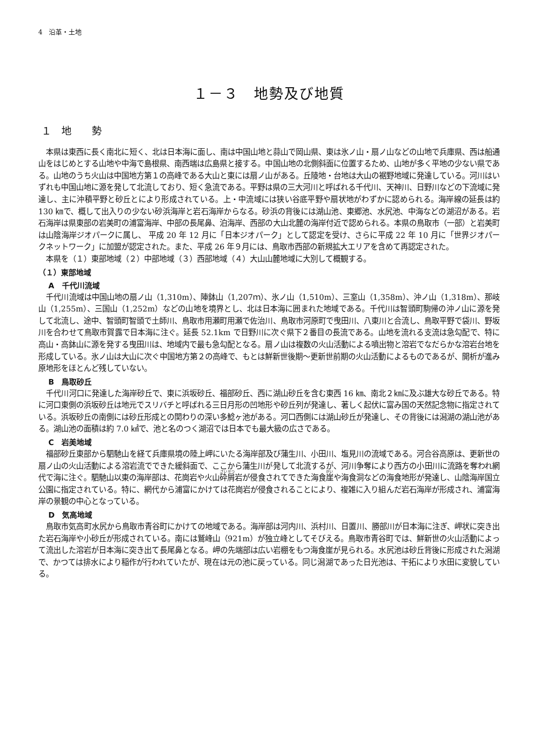4　沿革・土地
１－３　地勢及び地質
１　地　　勢
本県は東西に長く南北に短く、北は日本海に面し、南は中国山地と蒜山で岡山県、東は氷ノ山・扇ノ山などの山地で兵庫県、西は船通山をはじめとする山地や中海で島根県、南西端は広島県と接する。中国山地の北側斜面に位置するため、山地が多く平地の少ない県である。山地のうち火山は中国地方第１の高峰である大山と東には扇ノ山がある。丘陵地・台地は大山の裾野地域に発達している。河川はいずれも中国山地に源を発して北流しており、短く急流である。平野は県の三大河川と呼ばれる千代川、天神川、日野川などの下流域に発達し、主に沖積平野と砂丘とにより形成されている。上・中流域には狭い谷底平野や扇状地がわずかに認められる。海岸線の延長は約 130 ㎞で、概して出入りの少ない砂浜海岸と岩石海岸からなる。砂浜の背後には湖山池、東郷池、水尻池、中海などの湖沼がある。岩石海岸は県東部の岩美町の浦富海岸、中部の長尾鼻、泊海岸、西部の大山北麓の海岸付近で認められる。本県の鳥取市（一部）と岩美町は山陰海岸ジオパークに属し、 平成 20 年 12 月に「日本ジオパーク」として認定を受け、さらに平成 22 年 10 月に「世界ジオパークネットワーク」に加盟が認定された。また、平成 26 年９月には、鳥取市西部の新規拡大エリアを含めて再認定された。
本県を（１）東部地域（２）中部地域（３）西部地域（４）大山山麓地域に大別して概観する。
（１）東部地域
A　千代川流域
千代川流域は中国山地の扇ノ山（1,310m）、陣鉢山（1,207ｍ）、氷ノ山（1,510m）、三室山（1,358m）、沖ノ山（1,318m）、那岐山（1,255m）、三国山（1,252m）などの山地を境界とし、北は日本海に囲まれた地域である。千代川は智頭町駒帰の沖ノ山に源を発して北流し、途中、智頭町智頭で土師川、鳥取市用瀬町用瀬で佐治川、鳥取市河原町で曳田川、八東川と合流し、鳥取平野で袋川、野坂川を合わせて鳥取市賀露で日本海に注ぐ。延長 52.1km で日野川に次ぐ県下２番目の長流である。山地を流れる支流は急勾配で、特に高山・高鉢山に源を発する曳田川は、地域内で最も急勾配となる。扇ノ山は複数の火山活動による噴出物と溶岩でなだらかな溶岩台地を形成している。氷ノ山は大山に次ぐ中国地方第２の高峰で、もとは鮮新世後期～更新世前期の火山活動によるものであるが、開析が進み原地形をほとんど残していない。
B　鳥取砂丘
千代川河口に発達した海岸砂丘で、東に浜坂砂丘、福部砂丘、西に湖山砂丘を含む東西 16 ㎞、南北２㎞に及ぶ雄大な砂丘である。特に河口東側の浜坂砂丘は地元でスリバチと呼ばれる三日月形の凹地形や砂丘列が発達し、著しく起伏に富み国の天然記念物に指定されている。浜坂砂丘の南側には砂丘形成との関わりの深い多鯰ヶ池がある。河口西側には湖山砂丘が発達し、その背後には潟湖の湖山池がある。湖山池の面積は約 7.0 ㎢で、池と名のつく湖沼では日本でも最大級の広さである。
C　岩美地域
福部砂丘東部から駟馳山を経て兵庫県境の陸上岬にいたる海岸部及び蒲生川、小田川、塩見川の流域である。河合谷高原は、更新世の扇ノ山の火山活動による溶岩流でできた緩斜面で、ここから蒲生川が発して北流するが、河川争奪により西方の小田川に流路を奪われ網代で海に注ぐ。駟馳山以東の海岸部は、花崗岩や火山砕屑岩が侵食されてできた海食崖や海食洞などの海食地形が発達し、山陰海岸国立公園に指定されている。特に、網代から浦富にかけては花崗岩が侵食されることにより、複雑に入り組んだ岩石海岸が形成され、浦富海岸の景観の中心となっている。
D　気高地域
鳥取市気高町水尻から鳥取市青谷町にかけての地域である。海岸部は河内川、浜村川、日置川、勝部川が日本海に注ぎ、岬状に突き出た岩石海岸や小砂丘が形成されている。南には鷲峰山（921m）が独立峰としてそびえる。鳥取市青谷町では、鮮新世の火山活動によって流出した溶岩が日本海に突き出て長尾鼻となる。岬の先端部は広い岩棚をもつ海食崖が見られる。水尻池は砂丘背後に形成された潟湖で、かつては排水により稲作が行われていたが、現在は元の池に戻っている。同じ潟湖であった日光池は、干拓により水田に変貌している。